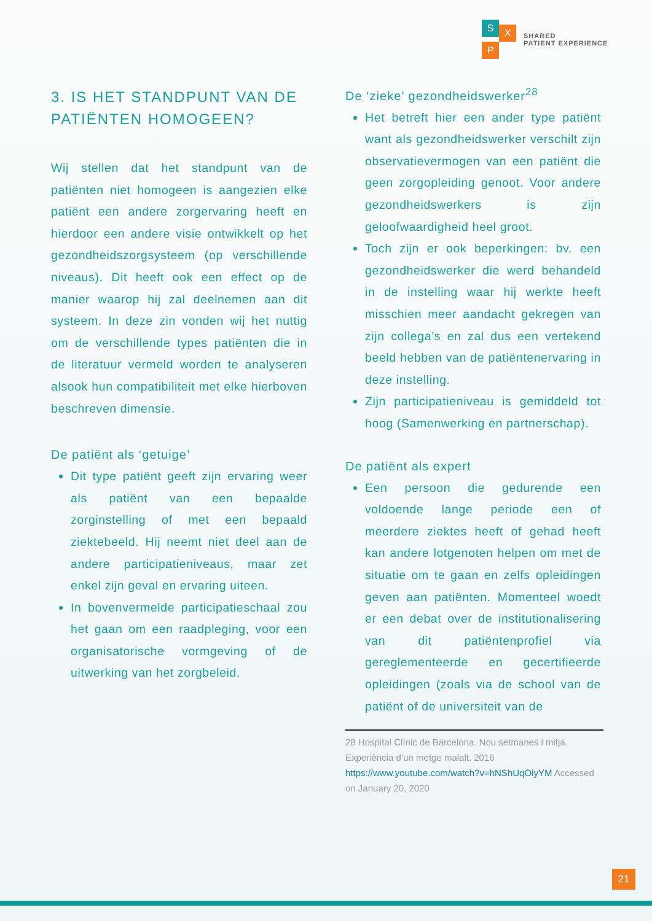S
X
P
SHARED
PATIENT EXPERIENCE
3. IS HET STANDPUNT VAN DE PATIËNTEN HOMOGEEN?
Wij stellen dat het standpunt van de patiënten niet homogeen is aangezien elke patiënt een andere zorgervaring heeft en hierdoor een andere visie ontwikkelt op het gezondheidszorgsysteem (op verschillende niveaus). Dit heeft ook een effect op de manier waarop hij zal deelnemen aan dit systeem. In deze zin vonden wij het nuttig om de verschillende types patiënten die in de literatuur vermeld worden te analyseren alsook hun compatibiliteit met elke hierboven beschreven dimensie.
De patiënt als ‘getuige’
Dit type patiënt geeft zijn ervaring weer als patiënt van een bepaalde zorginstelling of met een bepaald ziektebeeld. Hij neemt niet deel aan de andere participatieniveaus, maar zet enkel zijn geval en ervaring uiteen.
In bovenvermelde participatieschaal zou het gaan om een raadpleging, voor een organisatorische vormgeving of de uitwerking van het zorgbeleid.
De ‘zieke’ gezondheidswerker<sup>28</sup>
Het betreft hier een ander type patiënt want als gezondheidswerker verschilt zijn observatievermogen van een patiënt die geen zorgopleiding genoot. Voor andere gezondheidswerkers is zijn geloofwaardigheid heel groot.
Toch zijn er ook beperkingen: bv. een gezondheidswerker die werd behandeld in de instelling waar hij werkte heeft misschien meer aandacht gekregen van zijn collega’s en zal dus een vertekend beeld hebben van de patiëntenervaring in deze instelling.
Zijn participatieniveau is gemiddeld tot hoog (Samenwerking en partnerschap).
De patiënt als expert
Een persoon die gedurende een voldoende lange periode een of meerdere ziektes heeft of gehad heeft kan andere lotgenoten helpen om met de situatie om te gaan en zelfs opleidingen geven aan patiënten. Momenteel woedt er een debat over de institutionalisering van dit patiëntenprofiel via gereglementeerde en gecertifieerde opleidingen (zoals via de school van de patiënt of de universiteit van de
28 Hospital Clínic de Barcelona. Nou setmanes i mitja. Experiència d’un metge malalt. 2016 https://www.youtube.com/watch?v=hNShUqOiyYM Accessed on January 20, 2020
21